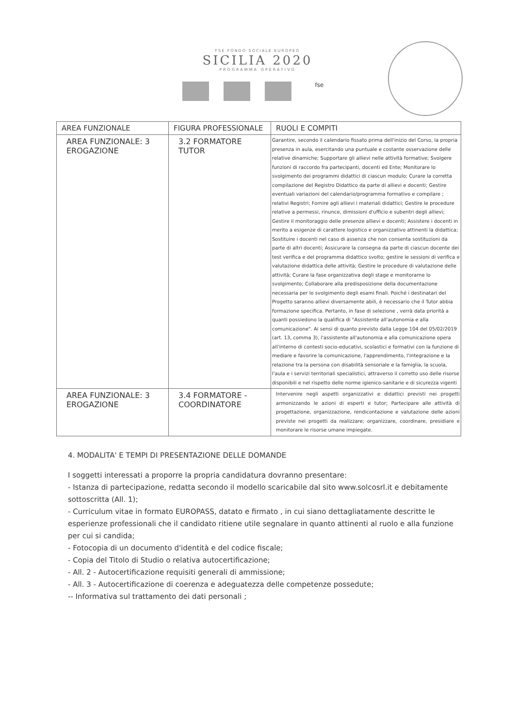FSE FONDO SOCIALE EUROPEO
SICILIA 2020
PROGRAMMA OPERATIVO
fse
| AREA FUNZIONALE | FIGURA PROFESSIONALE | RUOLI E COMPITI |
| --- | --- | --- |
| AREA FUNZIONALE: 3 EROGAZIONE | 3.2 FORMATORE TUTOR | Garantire, secondo il calendario fissato prima dell'inizio del Corso, la propria presenza in aula, esercitando una puntuale e costante osservazione delle relative dinamiche; Supportare gli allievi nelle attività formative; Svolgere funzioni di raccordo fra partecipanti, docenti ed Ente; Monitorare lo svolgimento dei programmi didattici di ciascun modulo; Curare la corretta compilazione del Registro Didattico da parte di allievi e docenti; Gestire eventuali variazioni del calendario/programma formativo e compilare ; relativi Registri; Fornire agli allievi i materiali didattici; Gestire le procedure relative a permessi, rinunce, dimissioni d'ufficio e subentri degli allievi; Gestire il monitoraggio delle presenze allievi e docenti; Assistere i docenti in merito a esigenze di carattere logistico e organizzativo attinenti la didattica; Sostituire i docenti nel caso di assenza che non consenta sostituzioni da parte di altri docenti; Assicurare la consegna da parte di ciascun docente dei test verifica e del programma didattico svolto; gestire le sessioni di verifica e valutazione didattica delle attività; Gestire le procedure di valutazione delle attività; Curare la fase organizzativa degli stage e monitorarne lo svolgimento; Collaborare alla predisposizione della documentazione necessaria per lo svolgimento degli esami finali. Poiché i destinatari del Progetto saranno allievi diversamente abili, è necessario che il Tutor abbia formazione specifica. Pertanto, in fase di selezione , verrà data priorità a quanti possiedono la qualifica di "Assistente all'autonomia e alla comunicazione". Ai sensi di quanto previsto dalla Legge 104 del 05/02/2019 (art. 13, comma 3), l'assistente all'autonomia e alla comunicazione opera all'interno di contesti socio-educativi, scolastici e formativi con la funzione di mediare e favorire la comunicazione, l'apprendimento, l'integrazione e la relazione tra la persona con disabilità sensoriale e la famiglia, la scuola, l'aula e i servizi territoriali specialistici, attraverso il corretto uso delle risorse disponibili e nel rispetto delle norme igienico-sanitarie e di sicurezza vigenti |
| AREA FUNZIONALE: 3 EROGAZIONE | 3.4 FORMATORE - COORDINATORE | Intervenire negli aspetti organizzativi e didattici previsti nei progetti armonizzando le azioni di esperti e tutor; Partecipare alle attività di progettazione, organizzazione, rendicontazione e valutazione delle azioni previste nei progetti da realizzare; organizzare, coordinare, presidiare e monitorare le risorse umane impiegate. |
4. MODALITA' E TEMPI DI PRESENTAZIONE DELLE DOMANDE
I soggetti interessati a proporre la propria candidatura dovranno presentare:
- Istanza di partecipazione, redatta secondo il modello scaricabile dal sito www.solcosrl.it e debitamente sottoscritta (All. 1);
- Curriculum vitae in formato EUROPASS, datato e firmato , in cui siano dettagliatamente descritte le esperienze professionali che il candidato ritiene utile segnalare in quanto attinenti al ruolo e alla funzione per cui si candida;
- Fotocopia di un documento d'identità e del codice fiscale;
- Copia del Titolo di Studio o relativa autocertificazione;
- All. 2 - Autocertificazione requisiti generali di ammissione;
- All. 3 - Autocertificazione di coerenza e adeguatezza delle competenze possedute;
-- Informativa sul trattamento dei dati personali ;